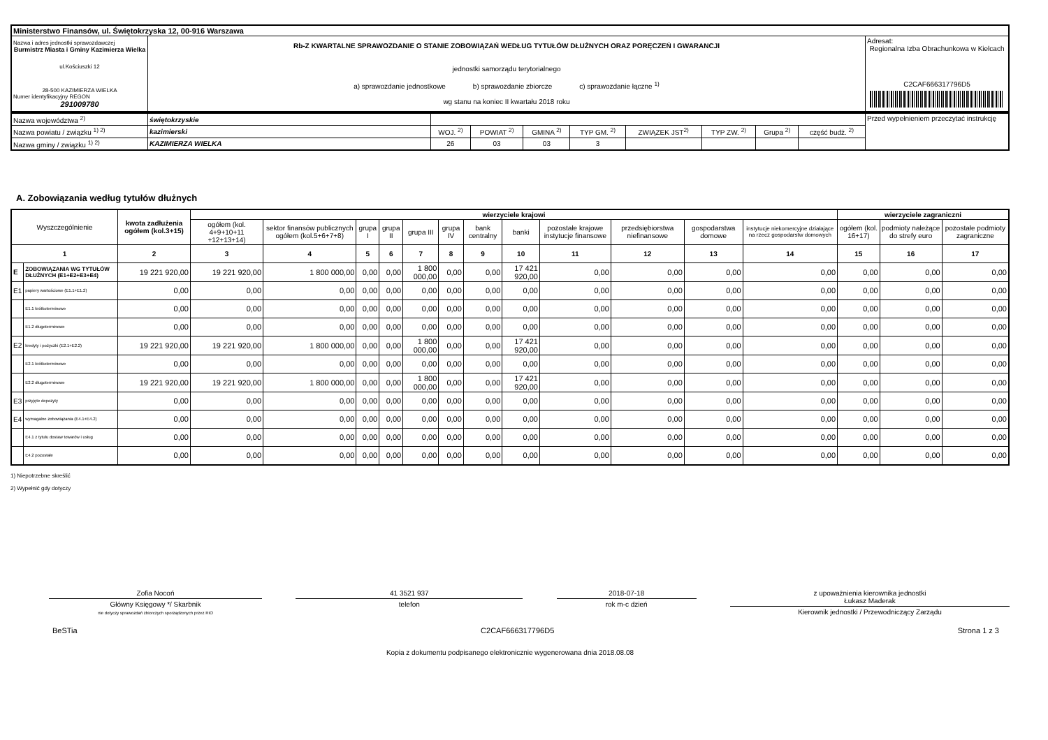| Ministerstwo Finansów, ul. Świętokrzyska 12, 00-916 Warszawa | | |
| Nazwa i adres jednostki sprawozdawczej Burmistrz Miasta i Gminy Kazimierza Wielka ul.Kościuszki 12 28-500 KAZIMIERZA WIELKA Numer identyfikacyjny REGON 291009780 | Rb-Z KWARTALNE SPRAWOZDANIE O STANIE ZOBOWIĄZAŃ WEDŁUG TYTUŁÓW DŁUŻNYCH ORAZ PORĘCZEŃ I GWARANCJI jednostki samorządu terytorialnego a) sprawozdanie jednostkowe b) sprawozdanie zbiorcze c) sprawozdanie łączne <sup>1)</sup> wg stanu na koniec II kwartału 2018 roku | Adresat: Regionalna Izba Obrachunkowa w Kielcach C2CAF666317796D5 |
| Nazwa województwa <sup>2)</sup> | świętokrzyskie | | | | | | | | | Przed wypełnieniem przeczytać instrukcję |
| Nazwa powiatu / związku <sup>1) 2)</sup> | kazimierski | WOJ. <sup>2)</sup> | POWIAT <sup>2)</sup> | GMINA <sup>2)</sup> | TYP GM. <sup>2)</sup> | ZWIĄZEK JST<sup>2)</sup> | TYP ZW. <sup>2)</sup> | Grupa <sup>2)</sup> | część budż. <sup>2)</sup> | |
| Nazwa gminy / związku <sup>1) 2)</sup> | KAZIMIERZA WIELKA | 26 | 03 | 03 | 3 | | | | | |
A. Zobowiązania według tytułów dłużnych
| Wyszczególnienie | | kwota zadłużenia ogółem (kol.3+15) | wierzyciele krajowi | | | | | | | | | | | | wierzyciele zagraniczni | | |
| --- | --- | --- | --- | --- | --- | --- | --- | --- | --- | --- | --- | --- | --- | --- | --- | --- | --- |
| | | | ogółem (kol. 4+9+10+11 +12+13+14) | sektor finansów publicznych ogółem (kol.5+6+7+8) | grupa I | grupa II | grupa III | grupa IV | bank centralny | banki | pozostałe krajowe instytucje finansowe | przedsiębiorstwa niefinansowe | gospodarstwa domowe | instytucje niekomercyjne działające na rzecz gospodarstw domowych | ogółem (kol. 16+17) | podmioty należące do strefy euro | pozostałe podmioty zagraniczne |
| 1 | | 2 | 3 | 4 | 5 | 6 | 7 | 8 | 9 | 10 | 11 | 12 | 13 | 14 | 15 | 16 | 17 |
| E | ZOBOWIĄZANIA WG TYTUŁÓW DŁUŻNYCH (E1+E2+E3+E4) | 19 221 920,00 | 19 221 920,00 | 1 800 000,00 | 0,00 | 0,00 | 1 800 000,00 | 0,00 | 0,00 | 17 421 920,00 | 0,00 | 0,00 | 0,00 | 0,00 | 0,00 | 0,00 | 0,00 |
| E1 | papiery wartościowe (E1.1+E1.2) | 0,00 | 0,00 | 0,00 | 0,00 | 0,00 | 0,00 | 0,00 | 0,00 | 0,00 | 0,00 | 0,00 | 0,00 | 0,00 | 0,00 | 0,00 | 0,00 |
| | E1.1 krótkoterminowe | 0,00 | 0,00 | 0,00 | 0,00 | 0,00 | 0,00 | 0,00 | 0,00 | 0,00 | 0,00 | 0,00 | 0,00 | 0,00 | 0,00 | 0,00 | 0,00 |
| | E1.2 długoterminowe | 0,00 | 0,00 | 0,00 | 0,00 | 0,00 | 0,00 | 0,00 | 0,00 | 0,00 | 0,00 | 0,00 | 0,00 | 0,00 | 0,00 | 0,00 | 0,00 |
| E2 | kredyty i pożyczki (E2.1+E2.2) | 19 221 920,00 | 19 221 920,00 | 1 800 000,00 | 0,00 | 0,00 | 1 800 000,00 | 0,00 | 0,00 | 17 421 920,00 | 0,00 | 0,00 | 0,00 | 0,00 | 0,00 | 0,00 | 0,00 |
| | E2.1 krótkoterminowe | 0,00 | 0,00 | 0,00 | 0,00 | 0,00 | 0,00 | 0,00 | 0,00 | 0,00 | 0,00 | 0,00 | 0,00 | 0,00 | 0,00 | 0,00 | 0,00 |
| | E2.2 długoterminowe | 19 221 920,00 | 19 221 920,00 | 1 800 000,00 | 0,00 | 0,00 | 1 800 000,00 | 0,00 | 0,00 | 17 421 920,00 | 0,00 | 0,00 | 0,00 | 0,00 | 0,00 | 0,00 | 0,00 |
| E3 | przyjęte depozyty | 0,00 | 0,00 | 0,00 | 0,00 | 0,00 | 0,00 | 0,00 | 0,00 | 0,00 | 0,00 | 0,00 | 0,00 | 0,00 | 0,00 | 0,00 | 0,00 |
| E4 | wymagalne zobowiązania (E4.1+E4.2) | 0,00 | 0,00 | 0,00 | 0,00 | 0,00 | 0,00 | 0,00 | 0,00 | 0,00 | 0,00 | 0,00 | 0,00 | 0,00 | 0,00 | 0,00 | 0,00 |
| | E4.1 z tytułu dostaw towarów i usług | 0,00 | 0,00 | 0,00 | 0,00 | 0,00 | 0,00 | 0,00 | 0,00 | 0,00 | 0,00 | 0,00 | 0,00 | 0,00 | 0,00 | 0,00 | 0,00 |
| | E4.2 pozostałe | 0,00 | 0,00 | 0,00 | 0,00 | 0,00 | 0,00 | 0,00 | 0,00 | 0,00 | 0,00 | 0,00 | 0,00 | 0,00 | 0,00 | 0,00 | 0,00 |
1) Niepotrzebne skreślić
2) Wypełnić gdy dotyczy
Zofia Nocoń
Główny Księgowy */ Skarbnik
nie dotyczy sprawozdań zbiorczych sporządzonych przez RIO
41 3521 937
telefon
2018-07-18
rok m-c dzień
z upoważnienia kierownika jednostki
Łukasz Maderak
Kierownik jednostki / Przewodniczący Zarządu
BeSTia C2CAF666317796D5 Strona 1 z 3
Kopia z dokumentu podpisanego elektronicznie wygenerowana dnia 2018.08.08